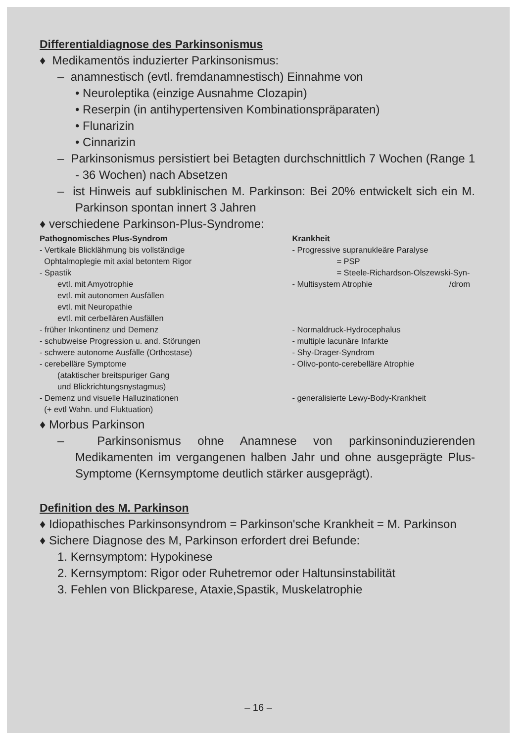Differentialdiagnose des Parkinsonismus
♦ Medikamentös induzierter Parkinsonismus:
– anamnestisch (evtl. fremdanamnestisch) Einnahme von
• Neuroleptika (einzige Ausnahme Clozapin)
• Reserpin (in antihypertensiven Kombinationspräparaten)
• Flunarizin
• Cinnarizin
– Parkinsonismus persistiert bei Betagten durchschnittlich 7 Wochen (Range 1 - 36 Wochen) nach Absetzen
– ist Hinweis auf subklinischen M. Parkinson: Bei 20% entwickelt sich ein M. Parkinson spontan innert 3 Jahren
♦ verschiedene Parkinson-Plus-Syndrome:
| Pathognomisches Plus-Syndrom | Krankheit |
| --- | --- |
| - Vertikale Blicklähmung bis vollständige Ophtalmoplegie mit axial betontem Rigor | - Progressive supranukleäre Paralyse = PSP |
| - Spastik | = Steele-Richardson-Olszewski-Syn- |
| evtl. mit Amyotrophie evtl. mit autonomen Ausfällen evtl. mit Neuropathie evtl. mit cerbellären Ausfällen | - Multisystem Atrophie /drom |
| - früher Inkontinenz und Demenz | - Normaldruck-Hydrocephalus |
| - schubweise Progression u. and. Störungen | - multiple lacunäre Infarkte |
| - schwere autonome Ausfälle (Orthostase) | - Shy-Drager-Syndrom |
| - cerebelläre Symptome (ataktischer breitspuriger Gang und Blickrichtungsnystagmus) | - Olivo-ponto-cerebelläre Atrophie |
| - Demenz und visuelle Halluzinationen (+ evtl Wahn. und Fluktuation) | - generalisierte Lewy-Body-Krankheit |
♦ Morbus Parkinson
– Parkinsonismus ohne Anamnese von parkinsoninduzierenden Medikamenten im vergangenen halben Jahr und ohne ausgeprägte Plus-Symptome (Kernsymptome deutlich stärker ausgeprägt).
Definition des M. Parkinson
♦ Idiopathisches Parkinsonsyndrom = Parkinson'sche Krankheit = M. Parkinson
♦ Sichere Diagnose des M, Parkinson erfordert drei Befunde:
1. Kernsymptom: Hypokinese
2. Kernsymptom: Rigor oder Ruhetremor oder Haltunsinstabilität
3. Fehlen von Blickparese, Ataxie,Spastik, Muskelatrophie
– 16 –